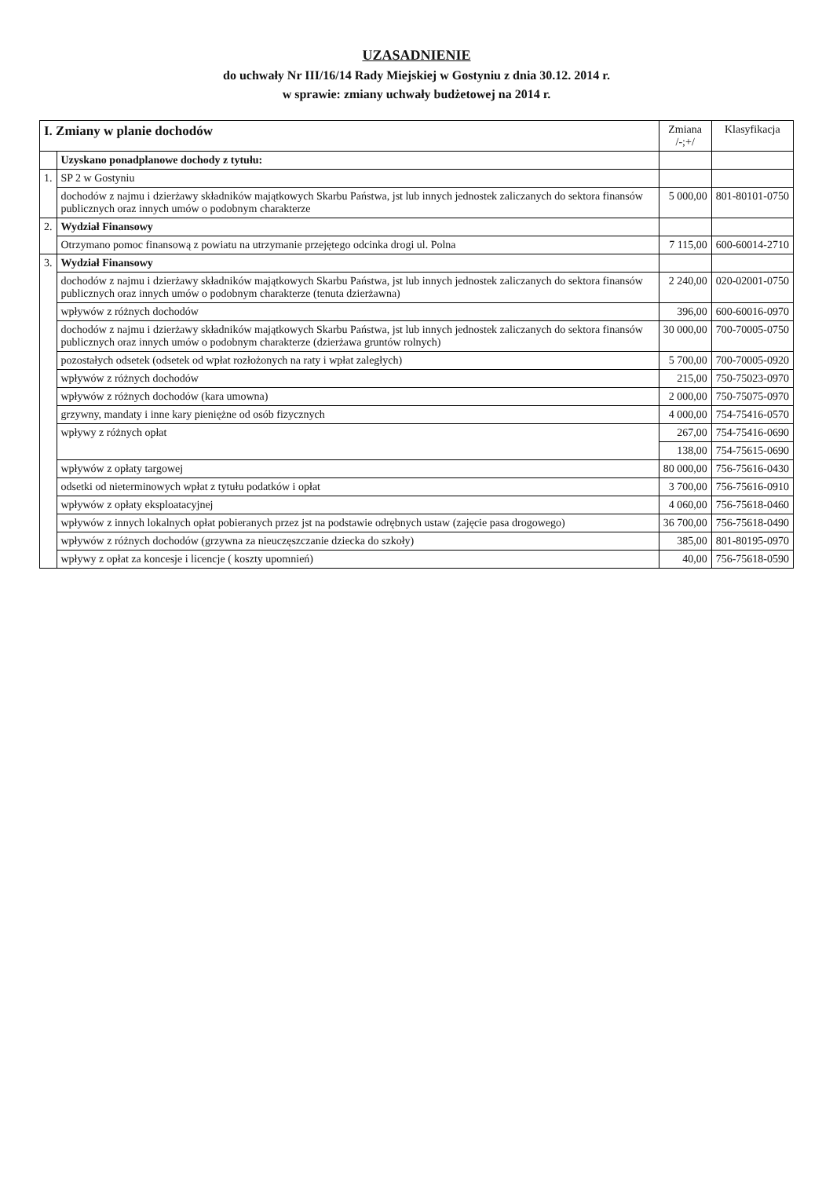UZASADNIENIE
do uchwały Nr III/16/14 Rady Miejskiej w Gostyniu z dnia 30.12. 2014 r.
w sprawie: zmiany uchwały budżetowej na 2014 r.
| I. Zmiany w planie dochodów | | Zmiana /-;+/ | Klasyfikacja |
| --- | --- | --- | --- |
| | Uzyskano ponadplanowe dochody z tytułu: | | |
| 1. | SP 2 w Gostyniu | | |
| | dochodów z najmu i dzierżawy składników majątkowych Skarbu Państwa, jst lub innych jednostek zaliczanych do sektora finansów publicznych oraz innych umów o podobnym charakterze | 5 000,00 | 801-80101-0750 |
| 2. | Wydział Finansowy | | |
| | Otrzymano pomoc finansową z powiatu na utrzymanie przejętego odcinka drogi ul. Polna | 7 115,00 | 600-60014-2710 |
| 3. | Wydział Finansowy | | |
| | dochodów z najmu i dzierżawy składników majątkowych Skarbu Państwa, jst lub innych jednostek zaliczanych do sektora finansów publicznych oraz innych umów o podobnym charakterze (tenuta dzierżawna) | 2 240,00 | 020-02001-0750 |
| | wpływów z różnych dochodów | 396,00 | 600-60016-0970 |
| | dochodów z najmu i dzierżawy składników majątkowych Skarbu Państwa, jst lub innych jednostek zaliczanych do sektora finansów publicznych oraz innych umów o podobnym charakterze (dzierżawa gruntów rolnych) | 30 000,00 | 700-70005-0750 |
| | pozostałych odsetek (odsetek od wpłat rozłożonych na raty i wpłat zaległych) | 5 700,00 | 700-70005-0920 |
| | wpływów z różnych dochodów | 215,00 | 750-75023-0970 |
| | wpływów z różnych dochodów (kara umowna) | 2 000,00 | 750-75075-0970 |
| | grzywny, mandaty i inne kary pieniężne od osób fizycznych | 4 000,00 | 754-75416-0570 |
| | wpływy z różnych opłat | 267,00 | 754-75416-0690 |
| | | 138,00 | 754-75615-0690 |
| | wpływów z opłaty targowej | 80 000,00 | 756-75616-0430 |
| | odsetki od nieterminowych wpłat z tytułu podatków i opłat | 3 700,00 | 756-75616-0910 |
| | wpływów z opłaty eksploatacyjnej | 4 060,00 | 756-75618-0460 |
| | wpływów z innych lokalnych opłat pobieranych przez jst na podstawie odrębnych ustaw (zajęcie pasa drogowego) | 36 700,00 | 756-75618-0490 |
| | wpływów z różnych dochodów (grzywna za nieuczęszczanie dziecka do szkoły) | 385,00 | 801-80195-0970 |
| | wpływy z opłat za koncesje i licencje ( koszty upomnień) | 40,00 | 756-75618-0590 |